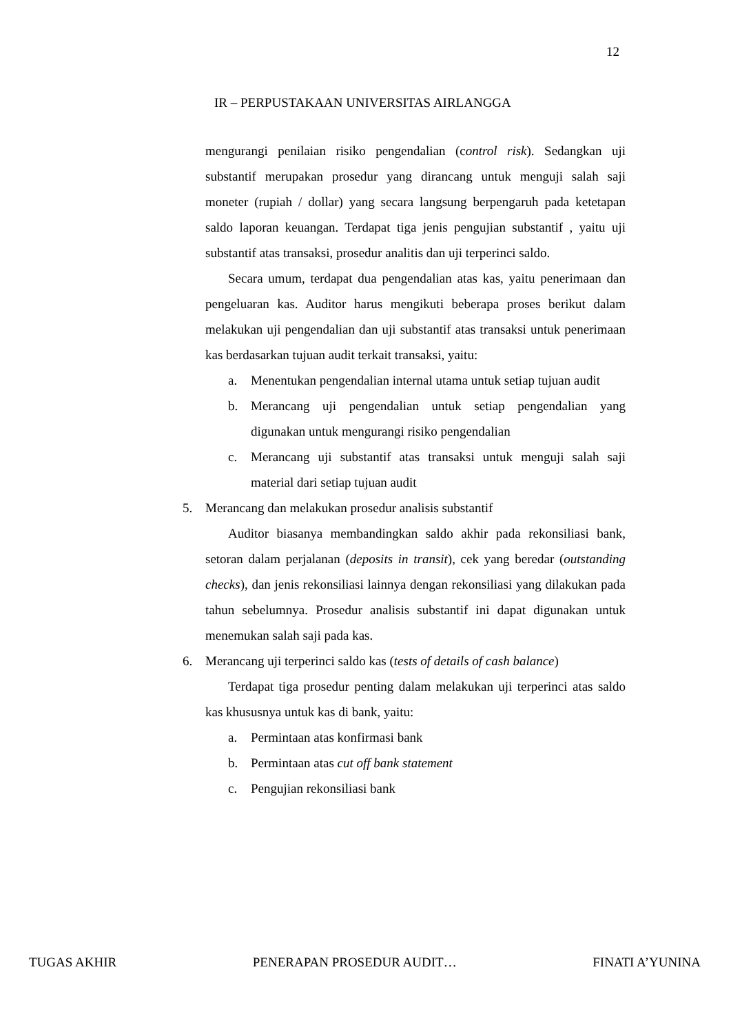12
IR – PERPUSTAKAAN UNIVERSITAS AIRLANGGA
mengurangi penilaian risiko pengendalian (control risk). Sedangkan uji substantif merupakan prosedur yang dirancang untuk menguji salah saji moneter (rupiah / dollar) yang secara langsung berpengaruh pada ketetapan saldo laporan keuangan. Terdapat tiga jenis pengujian substantif , yaitu uji substantif atas transaksi, prosedur analitis dan uji terperinci saldo.
Secara umum, terdapat dua pengendalian atas kas, yaitu penerimaan dan pengeluaran kas. Auditor harus mengikuti beberapa proses berikut dalam melakukan uji pengendalian dan uji substantif atas transaksi untuk penerimaan kas berdasarkan tujuan audit terkait transaksi, yaitu:
a. Menentukan pengendalian internal utama untuk setiap tujuan audit
b. Merancang uji pengendalian untuk setiap pengendalian yang digunakan untuk mengurangi risiko pengendalian
c. Merancang uji substantif atas transaksi untuk menguji salah saji material dari setiap tujuan audit
5. Merancang dan melakukan prosedur analisis substantif
Auditor biasanya membandingkan saldo akhir pada rekonsiliasi bank, setoran dalam perjalanan (deposits in transit), cek yang beredar (outstanding checks), dan jenis rekonsiliasi lainnya dengan rekonsiliasi yang dilakukan pada tahun sebelumnya. Prosedur analisis substantif ini dapat digunakan untuk menemukan salah saji pada kas.
6. Merancang uji terperinci saldo kas (tests of details of cash balance)
Terdapat tiga prosedur penting dalam melakukan uji terperinci atas saldo kas khususnya untuk kas di bank, yaitu:
a. Permintaan atas konfirmasi bank
b. Permintaan atas cut off bank statement
c. Pengujian rekonsiliasi bank
TUGAS AKHIR PENERAPAN PROSEDUR AUDIT… FINATI A’YUNINA